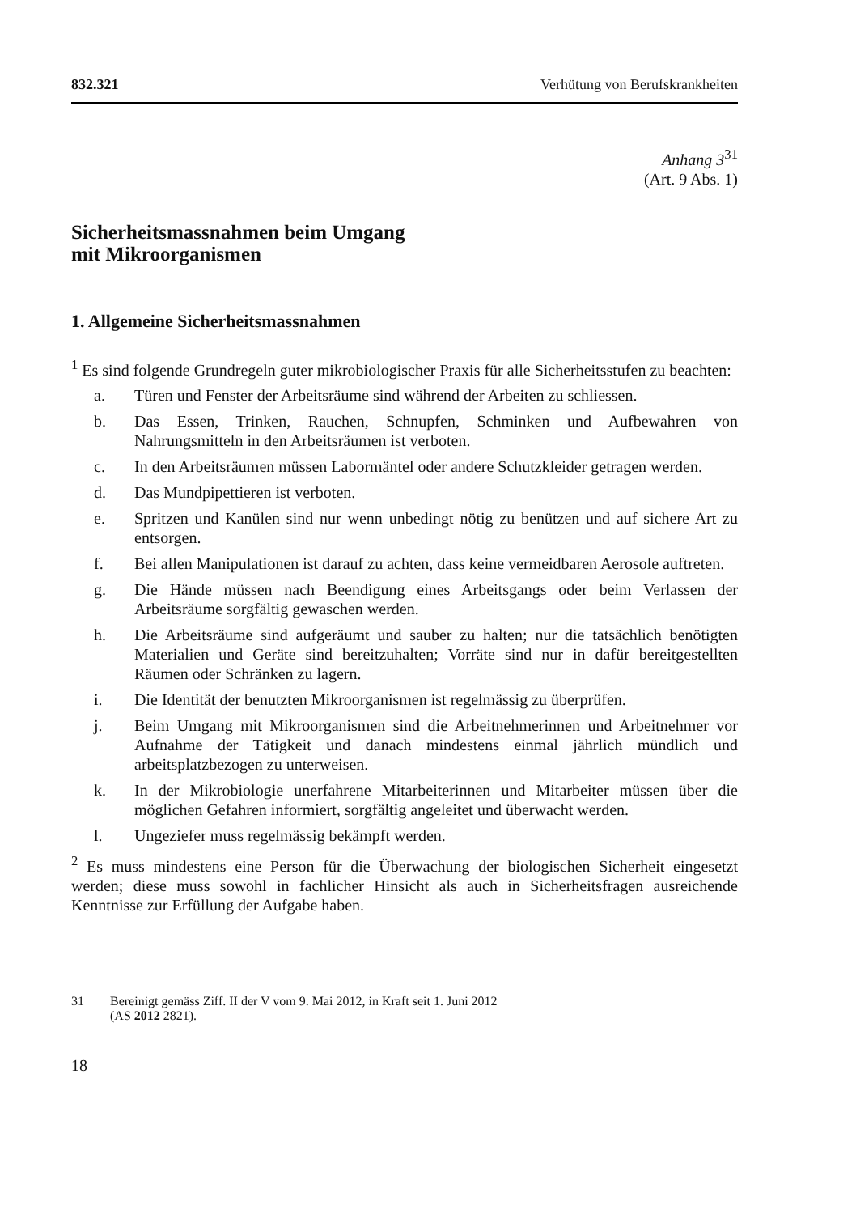832.321 Verhütung von Berufskrankheiten
Anhang 3<sup>31</sup>
(Art. 9 Abs. 1)
Sicherheitsmassnahmen beim Umgang
mit Mikroorganismen
1. Allgemeine Sicherheitsmassnahmen
<sup>1</sup> Es sind folgende Grundregeln guter mikrobiologischer Praxis für alle Sicherheitsstufen zu beachten:
a. Türen und Fenster der Arbeitsräume sind während der Arbeiten zu schliessen.
b. Das Essen, Trinken, Rauchen, Schnupfen, Schminken und Aufbewahren von Nahrungsmitteln in den Arbeitsräumen ist verboten.
c. In den Arbeitsräumen müssen Labormäntel oder andere Schutzkleider getragen werden.
d. Das Mundpipettieren ist verboten.
e. Spritzen und Kanülen sind nur wenn unbedingt nötig zu benützen und auf sichere Art zu entsorgen.
f. Bei allen Manipulationen ist darauf zu achten, dass keine vermeidbaren Aerosole auftreten.
g. Die Hände müssen nach Beendigung eines Arbeitsgangs oder beim Verlassen der Arbeitsräume sorgfältig gewaschen werden.
h. Die Arbeitsräume sind aufgeräumt und sauber zu halten; nur die tatsächlich benötigten Materialien und Geräte sind bereitzuhalten; Vorräte sind nur in dafür bereitgestellten Räumen oder Schränken zu lagern.
i. Die Identität der benutzten Mikroorganismen ist regelmässig zu überprüfen.
j. Beim Umgang mit Mikroorganismen sind die Arbeitnehmerinnen und Arbeitnehmer vor Aufnahme der Tätigkeit und danach mindestens einmal jährlich mündlich und arbeitsplatzbezogen zu unterweisen.
k. In der Mikrobiologie unerfahrene Mitarbeiterinnen und Mitarbeiter müssen über die möglichen Gefahren informiert, sorgfältig angeleitet und überwacht werden.
l. Ungeziefer muss regelmässig bekämpft werden.
<sup>2</sup> Es muss mindestens eine Person für die Überwachung der biologischen Sicherheit eingesetzt werden; diese muss sowohl in fachlicher Hinsicht als auch in Sicherheitsfragen ausreichende Kenntnisse zur Erfüllung der Aufgabe haben.
31 Bereinigt gemäss Ziff. II der V vom 9. Mai 2012, in Kraft seit 1. Juni 2012
(AS 2012 2821).
18